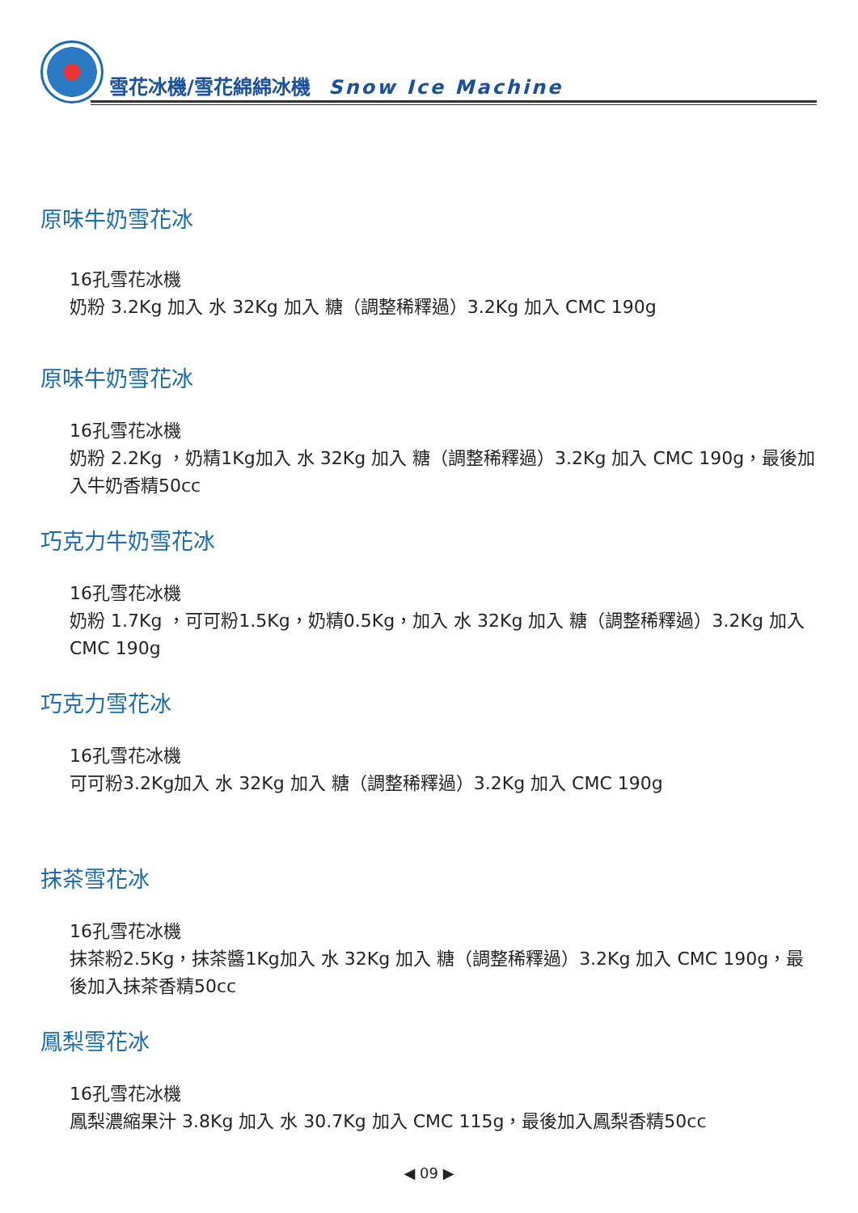雪花冰機/雪花綿綿冰機 Snow Ice Machine
原味牛奶雪花冰
16孔雪花冰機
奶粉 3.2Kg 加入 水 32Kg 加入 糖（調整稀釋過）3.2Kg 加入 CMC 190g
原味牛奶雪花冰
16孔雪花冰機
奶粉 2.2Kg ，奶精1Kg加入 水 32Kg 加入 糖（調整稀釋過）3.2Kg 加入 CMC 190g，最後加入牛奶香精50cc
巧克力牛奶雪花冰
16孔雪花冰機
奶粉 1.7Kg ，可可粉1.5Kg，奶精0.5Kg，加入 水 32Kg 加入 糖（調整稀釋過）3.2Kg 加入 CMC 190g
巧克力雪花冰
16孔雪花冰機
可可粉3.2Kg加入 水 32Kg 加入 糖（調整稀釋過）3.2Kg 加入 CMC 190g
抹茶雪花冰
16孔雪花冰機
抹茶粉2.5Kg，抹茶醬1Kg加入 水 32Kg 加入 糖（調整稀釋過）3.2Kg 加入 CMC 190g，最後加入抹茶香精50cc
鳳梨雪花冰
16孔雪花冰機
鳳梨濃縮果汁 3.8Kg 加入 水 30.7Kg 加入 CMC 115g，最後加入鳳梨香精50cc
◀ 09 ▶